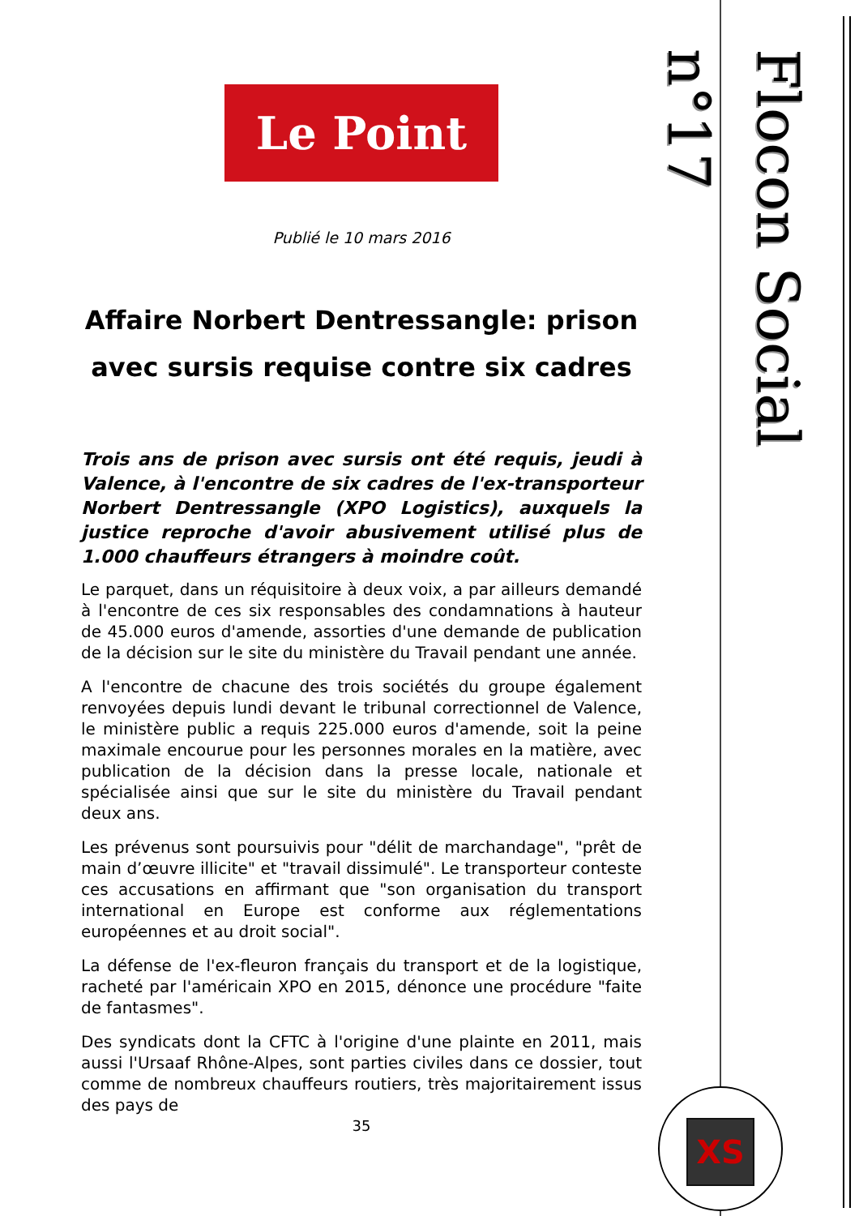Flocon Social n°17
Le Point
Publié le 10 mars 2016
Affaire Norbert Dentressangle: prison avec sursis requise contre six cadres
Trois ans de prison avec sursis ont été requis, jeudi à Valence, à l'encontre de six cadres de l'ex-transporteur Norbert Dentressangle (XPO Logistics), auxquels la justice reproche d'avoir abusivement utilisé plus de 1.000 chauffeurs étrangers à moindre coût.
Le parquet, dans un réquisitoire à deux voix, a par ailleurs demandé à l'encontre de ces six responsables des condamnations à hauteur de 45.000 euros d'amende, assorties d'une demande de publication de la décision sur le site du ministère du Travail pendant une année.
A l'encontre de chacune des trois sociétés du groupe également renvoyées depuis lundi devant le tribunal correctionnel de Valence, le ministère public a requis 225.000 euros d'amende, soit la peine maximale encourue pour les personnes morales en la matière, avec publication de la décision dans la presse locale, nationale et spécialisée ainsi que sur le site du ministère du Travail pendant deux ans.
Les prévenus sont poursuivis pour "délit de marchandage", "prêt de main d’œuvre illicite" et "travail dissimulé". Le transporteur conteste ces accusations en affirmant que "son organisation du transport international en Europe est conforme aux réglementations européennes et au droit social".
La défense de l'ex-fleuron français du transport et de la logistique, racheté par l'américain XPO en 2015, dénonce une procédure "faite de fantasmes".
Des syndicats dont la CFTC à l'origine d'une plainte en 2011, mais aussi l'Ursaaf Rhône-Alpes, sont parties civiles dans ce dossier, tout comme de nombreux chauffeurs routiers, très majoritairement issus des pays de
35
XS